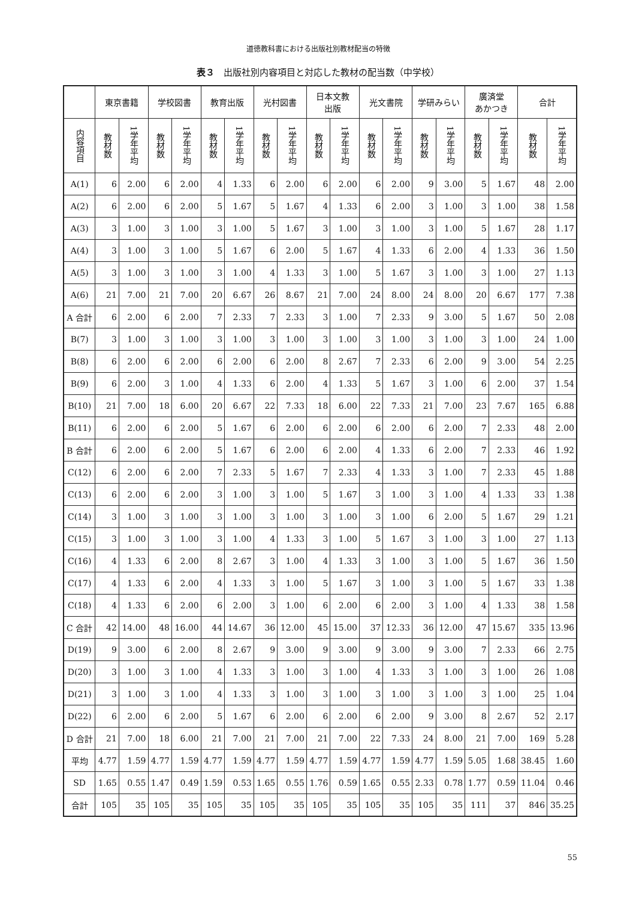道徳教科書における出版社別教材配当の特徴
表３　出版社別内容項目と対応した教材の配当数（中学校）
| | 東京書籍 | | 学校図書 | | 教育出版 | | 光村図書 | | 日本文教 出版 | | 光文書院 | | 学研みらい | | 廣済堂 あかつき | | 合計 | |
| --- | --- | --- | --- | --- | --- | --- | --- | --- | --- | --- | --- | --- | --- | --- | --- | --- | --- | --- |
| 内容項目 | 教材数 | 1学年平均 | 教材数 | 1学年平均 | 教材数 | 1学年平均 | 教材数 | 1学年平均 | 教材数 | 1学年平均 | 教材数 | 1学年平均 | 教材数 | 1学年平均 | 教材数 | 1学年平均 | 教材数 | 1学年平均 |
| A(1) | 6 | 2.00 | 6 | 2.00 | 4 | 1.33 | 6 | 2.00 | 6 | 2.00 | 6 | 2.00 | 9 | 3.00 | 5 | 1.67 | 48 | 2.00 |
| A(2) | 6 | 2.00 | 6 | 2.00 | 5 | 1.67 | 5 | 1.67 | 4 | 1.33 | 6 | 2.00 | 3 | 1.00 | 3 | 1.00 | 38 | 1.58 |
| A(3) | 3 | 1.00 | 3 | 1.00 | 3 | 1.00 | 5 | 1.67 | 3 | 1.00 | 3 | 1.00 | 3 | 1.00 | 5 | 1.67 | 28 | 1.17 |
| A(4) | 3 | 1.00 | 3 | 1.00 | 5 | 1.67 | 6 | 2.00 | 5 | 1.67 | 4 | 1.33 | 6 | 2.00 | 4 | 1.33 | 36 | 1.50 |
| A(5) | 3 | 1.00 | 3 | 1.00 | 3 | 1.00 | 4 | 1.33 | 3 | 1.00 | 5 | 1.67 | 3 | 1.00 | 3 | 1.00 | 27 | 1.13 |
| A(6) | 21 | 7.00 | 21 | 7.00 | 20 | 6.67 | 26 | 8.67 | 21 | 7.00 | 24 | 8.00 | 24 | 8.00 | 20 | 6.67 | 177 | 7.38 |
| A 合計 | 6 | 2.00 | 6 | 2.00 | 7 | 2.33 | 7 | 2.33 | 3 | 1.00 | 7 | 2.33 | 9 | 3.00 | 5 | 1.67 | 50 | 2.08 |
| B(7) | 3 | 1.00 | 3 | 1.00 | 3 | 1.00 | 3 | 1.00 | 3 | 1.00 | 3 | 1.00 | 3 | 1.00 | 3 | 1.00 | 24 | 1.00 |
| B(8) | 6 | 2.00 | 6 | 2.00 | 6 | 2.00 | 6 | 2.00 | 8 | 2.67 | 7 | 2.33 | 6 | 2.00 | 9 | 3.00 | 54 | 2.25 |
| B(9) | 6 | 2.00 | 3 | 1.00 | 4 | 1.33 | 6 | 2.00 | 4 | 1.33 | 5 | 1.67 | 3 | 1.00 | 6 | 2.00 | 37 | 1.54 |
| B(10) | 21 | 7.00 | 18 | 6.00 | 20 | 6.67 | 22 | 7.33 | 18 | 6.00 | 22 | 7.33 | 21 | 7.00 | 23 | 7.67 | 165 | 6.88 |
| B(11) | 6 | 2.00 | 6 | 2.00 | 5 | 1.67 | 6 | 2.00 | 6 | 2.00 | 6 | 2.00 | 6 | 2.00 | 7 | 2.33 | 48 | 2.00 |
| B 合計 | 6 | 2.00 | 6 | 2.00 | 5 | 1.67 | 6 | 2.00 | 6 | 2.00 | 4 | 1.33 | 6 | 2.00 | 7 | 2.33 | 46 | 1.92 |
| C(12) | 6 | 2.00 | 6 | 2.00 | 7 | 2.33 | 5 | 1.67 | 7 | 2.33 | 4 | 1.33 | 3 | 1.00 | 7 | 2.33 | 45 | 1.88 |
| C(13) | 6 | 2.00 | 6 | 2.00 | 3 | 1.00 | 3 | 1.00 | 5 | 1.67 | 3 | 1.00 | 3 | 1.00 | 4 | 1.33 | 33 | 1.38 |
| C(14) | 3 | 1.00 | 3 | 1.00 | 3 | 1.00 | 3 | 1.00 | 3 | 1.00 | 3 | 1.00 | 6 | 2.00 | 5 | 1.67 | 29 | 1.21 |
| C(15) | 3 | 1.00 | 3 | 1.00 | 3 | 1.00 | 4 | 1.33 | 3 | 1.00 | 5 | 1.67 | 3 | 1.00 | 3 | 1.00 | 27 | 1.13 |
| C(16) | 4 | 1.33 | 6 | 2.00 | 8 | 2.67 | 3 | 1.00 | 4 | 1.33 | 3 | 1.00 | 3 | 1.00 | 5 | 1.67 | 36 | 1.50 |
| C(17) | 4 | 1.33 | 6 | 2.00 | 4 | 1.33 | 3 | 1.00 | 5 | 1.67 | 3 | 1.00 | 3 | 1.00 | 5 | 1.67 | 33 | 1.38 |
| C(18) | 4 | 1.33 | 6 | 2.00 | 6 | 2.00 | 3 | 1.00 | 6 | 2.00 | 6 | 2.00 | 3 | 1.00 | 4 | 1.33 | 38 | 1.58 |
| C 合計 | 42 | 14.00 | 48 | 16.00 | 44 | 14.67 | 36 | 12.00 | 45 | 15.00 | 37 | 12.33 | 36 | 12.00 | 47 | 15.67 | 335 | 13.96 |
| D(19) | 9 | 3.00 | 6 | 2.00 | 8 | 2.67 | 9 | 3.00 | 9 | 3.00 | 9 | 3.00 | 9 | 3.00 | 7 | 2.33 | 66 | 2.75 |
| D(20) | 3 | 1.00 | 3 | 1.00 | 4 | 1.33 | 3 | 1.00 | 3 | 1.00 | 4 | 1.33 | 3 | 1.00 | 3 | 1.00 | 26 | 1.08 |
| D(21) | 3 | 1.00 | 3 | 1.00 | 4 | 1.33 | 3 | 1.00 | 3 | 1.00 | 3 | 1.00 | 3 | 1.00 | 3 | 1.00 | 25 | 1.04 |
| D(22) | 6 | 2.00 | 6 | 2.00 | 5 | 1.67 | 6 | 2.00 | 6 | 2.00 | 6 | 2.00 | 9 | 3.00 | 8 | 2.67 | 52 | 2.17 |
| D 合計 | 21 | 7.00 | 18 | 6.00 | 21 | 7.00 | 21 | 7.00 | 21 | 7.00 | 22 | 7.33 | 24 | 8.00 | 21 | 7.00 | 169 | 5.28 |
| 平均 | 4.77 | 1.59 | 4.77 | 1.59 | 4.77 | 1.59 | 4.77 | 1.59 | 4.77 | 1.59 | 4.77 | 1.59 | 4.77 | 1.59 | 5.05 | 1.68 | 38.45 | 1.60 |
| SD | 1.65 | 0.55 | 1.47 | 0.49 | 1.59 | 0.53 | 1.65 | 0.55 | 1.76 | 0.59 | 1.65 | 0.55 | 2.33 | 0.78 | 1.77 | 0.59 | 11.04 | 0.46 |
| 合計 | 105 | 35 | 105 | 35 | 105 | 35 | 105 | 35 | 105 | 35 | 105 | 35 | 105 | 35 | 111 | 37 | 846 | 35.25 |
55